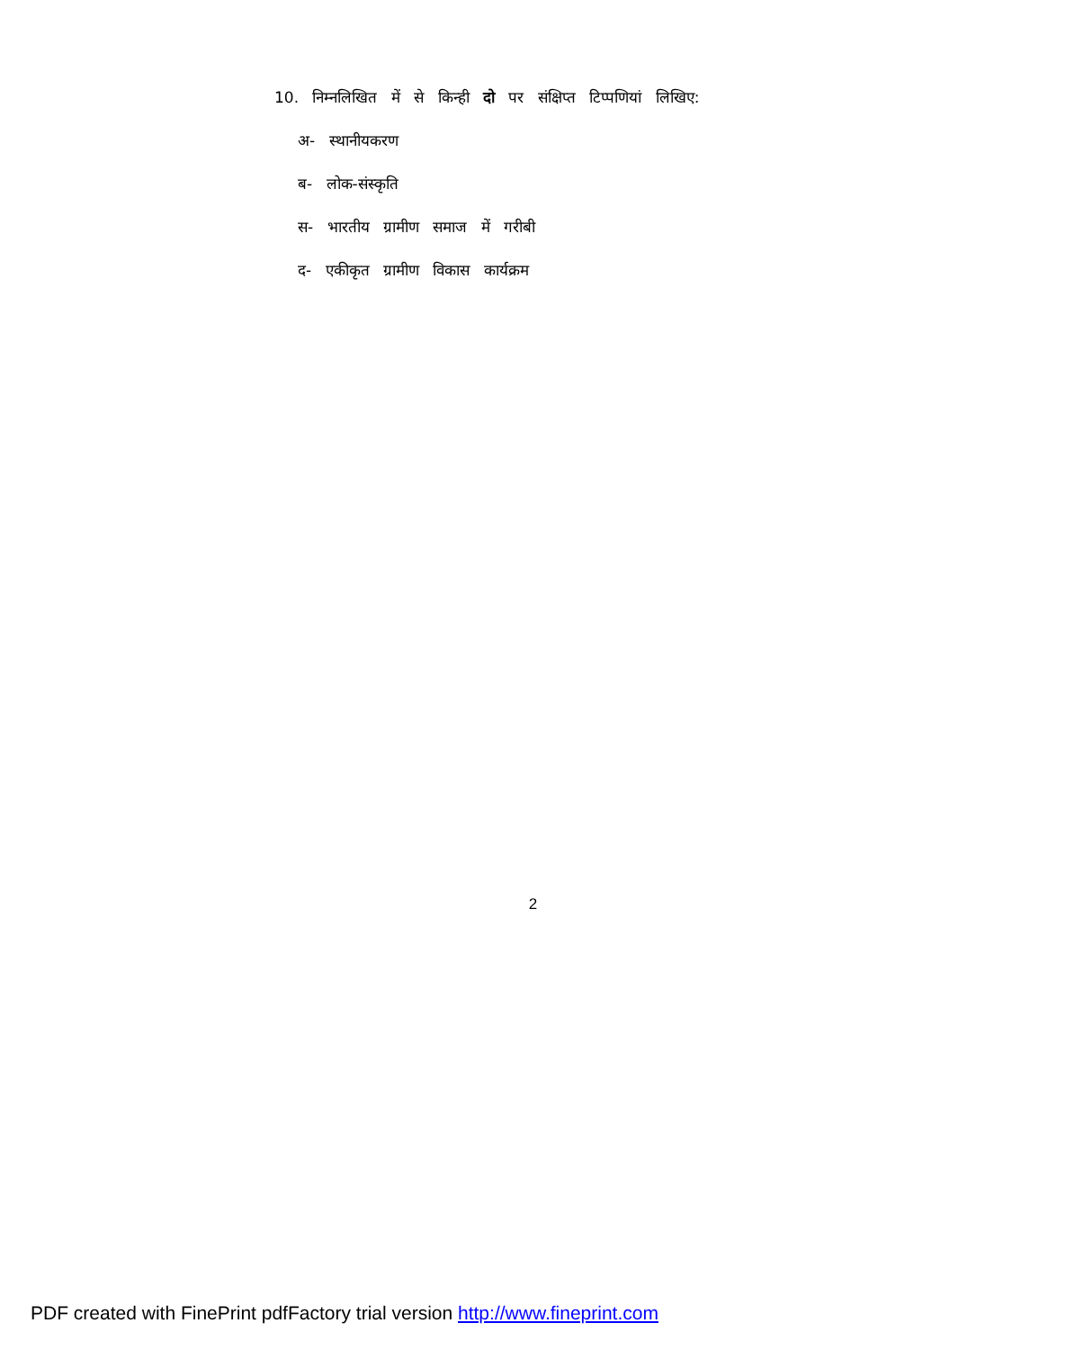10. निम्नलिखित में से किन्ही दो पर संक्षिप्त टिप्पणियां लिखिए:
अ- स्थानीयकरण
ब- लोक-संस्कृति
स- भारतीय ग्रामीण समाज में गरीबी
द- एकीकृत ग्रामीण विकास कार्यक्रम
2
PDF created with FinePrint pdfFactory trial version http://www.fineprint.com